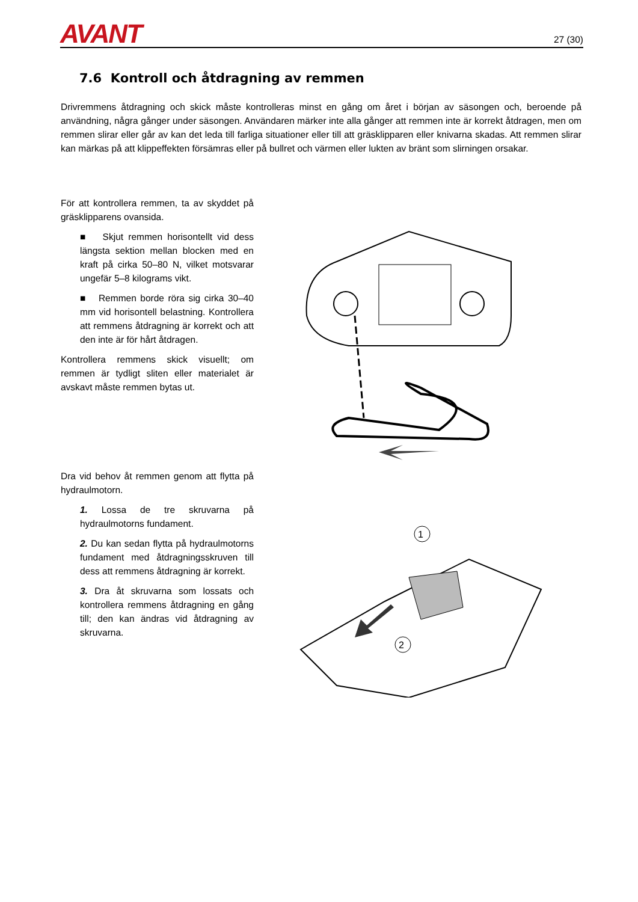AVANT
27 (30)
7.6 Kontroll och åtdragning av remmen
Drivremmens åtdragning och skick måste kontrolleras minst en gång om året i början av säsongen och, beroende på användning, några gånger under säsongen. Användaren märker inte alla gånger att remmen inte är korrekt åtdragen, men om remmen slirar eller går av kan det leda till farliga situationer eller till att gräsklipparen eller knivarna skadas. Att remmen slirar kan märkas på att klippeffekten försämras eller på bullret och värmen eller lukten av bränt som slirningen orsakar.
För att kontrollera remmen, ta av skyddet på gräsklipparens ovansida.
■ Skjut remmen horisontellt vid dess längsta sektion mellan blocken med en kraft på cirka 50–80 N, vilket motsvarar ungefär 5–8 kilograms vikt.
■ Remmen borde röra sig cirka 30–40 mm vid horisontell belastning. Kontrollera att remmens åtdragning är korrekt och att den inte är för hårt åtdragen.
Kontrollera remmens skick visuellt; om remmen är tydligt sliten eller materialet är avskavt måste remmen bytas ut.
Dra vid behov åt remmen genom att flytta på hydraulmotorn.
1. Lossa de tre skruvarna på hydraulmotorns fundament.
2. Du kan sedan flytta på hydraulmotorns fundament med åtdragningsskruven till dess att remmens åtdragning är korrekt.
3. Dra åt skruvarna som lossats och kontrollera remmens åtdragning en gång till; den kan ändras vid åtdragning av skruvarna.
1
2